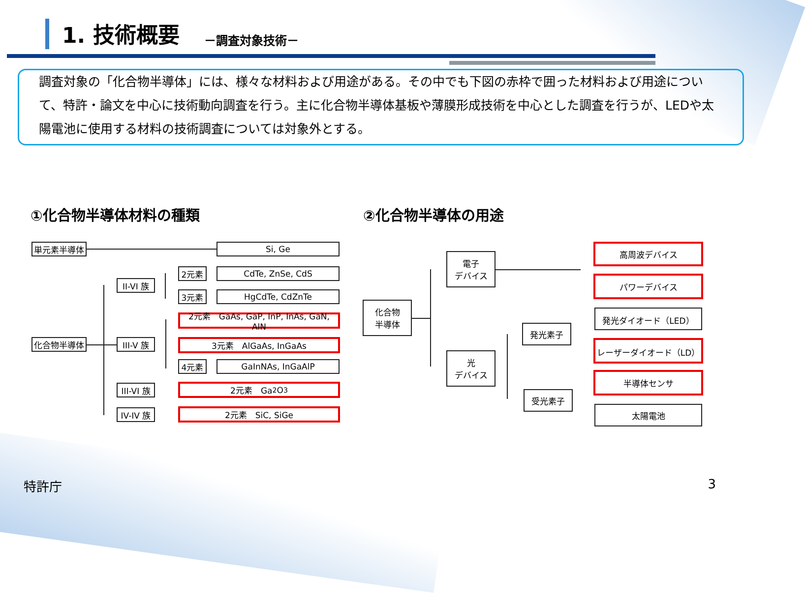1. 技術概要
－調査対象技術－
調査対象の「化合物半導体」には、様々な材料および用途がある。その中でも下図の赤枠で囲った材料および用途について、特許・論文を中心に技術動向調査を行う。主に化合物半導体基板や薄膜形成技術を中心とした調査を行うが、LEDや太陽電池に使用する材料の技術調査については対象外とする。
①化合物半導体材料の種類 ②化合物半導体の用途
単元素半導体 Si, Ge
II-VI 族
2元素 CdTe, ZnSe, CdS
3元素 HgCdTe, CdZnTe
化合物半導体
III-V 族
2元素　GaAs, GaP, InP, InAs, GaN, AlN
3元素　AlGaAs, InGaAs
4元素 GaInNAs, InGaAlP
III-VI 族
2元素　Ga<sub>2</sub>O<sub>3</sub>
IV-IV 族
2元素　SiC, SiGe
化合物
半導体
電子
デバイス
光
デバイス
発光素子
受光素子
高周波デバイス
パワーデバイス
発光ダイオード（LED）
レーザーダイオード（LD）
半導体センサ
太陽電池
特許庁 3